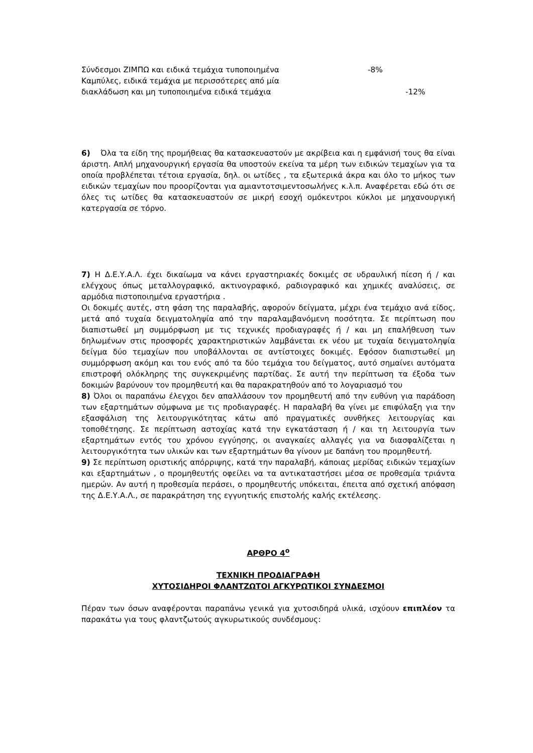Σύνδεσμοι ΖΙΜΠΩ και ειδικά τεμάχια τυποποιημένα -8%
Καμπύλες, ειδικά τεμάχια με περισσότερες από μία
διακλάδωση και μη τυποποιημένα ειδικά τεμάχια -12%
6) Όλα τα είδη της προμήθειας θα κατασκευαστούν με ακρίβεια και η εμφάνισή τους θα είναι άριστη. Απλή μηχανουργική εργασία θα υποστούν εκείνα τα μέρη των ειδικών τεμαχίων για τα οποία προβλέπεται τέτοια εργασία, δηλ. οι ωτίδες , τα εξωτερικά άκρα και όλο το μήκος των ειδικών τεμαχίων που προορίζονται για αμιαντοτσιμεντοσωλήνες κ.λ.π. Αναφέρεται εδώ ότι σε όλες τις ωτίδες θα κατασκευαστούν σε μικρή εσοχή ομόκεντροι κύκλοι με μηχανουργική κατεργασία σε τόρνο.
7) Η Δ.Ε.Υ.Α.Λ. έχει δικαίωμα να κάνει εργαστηριακές δοκιμές σε υδραυλική πίεση ή / και ελέγχους όπως μεταλλογραφικό, ακτινογραφικό, ραδιογραφικό και χημικές αναλύσεις, σε αρμόδια πιστοποιημένα εργαστήρια .
Οι δοκιμές αυτές, στη φάση της παραλαβής, αφορούν δείγματα, μέχρι ένα τεμάχιο ανά είδος, μετά από τυχαία δειγματοληψία από την παραλαμβανόμενη ποσότητα. Σε περίπτωση που διαπιστωθεί μη συμμόρφωση με τις τεχνικές προδιαγραφές ή / και μη επαλήθευση των δηλωμένων στις προσφορές χαρακτηριστικών λαμβάνεται εκ νέου με τυχαία δειγματοληψία δείγμα δύο τεμαχίων που υποβάλλονται σε αντίστοιχες δοκιμές. Εφόσον διαπιστωθεί μη συμμόρφωση ακόμη και του ενός από τα δύο τεμάχια του δείγματος, αυτό σημαίνει αυτόματα επιστροφή ολόκληρης της συγκεκριμένης παρτίδας. Σε αυτή την περίπτωση τα έξοδα των δοκιμών βαρύνουν τον προμηθευτή και θα παρακρατηθούν από το λογαριασμό του
8) Όλοι οι παραπάνω έλεγχοι δεν απαλλάσουν τον προμηθευτή από την ευθύνη για παράδοση των εξαρτημάτων σύμφωνα με τις προδιαγραφές. Η παραλαβή θα γίνει με επιφύλαξη για την εξασφάλιση της λειτουργικότητας κάτω από πραγματικές συνθήκες λειτουργίας και τοποθέτησης. Σε περίπτωση αστοχίας κατά την εγκατάσταση ή / και τη λειτουργία των εξαρτημάτων εντός του χρόνου εγγύησης, οι αναγκαίες αλλαγές για να διασφαλίζεται η λειτουργικότητα των υλικών και των εξαρτημάτων θα γίνουν με δαπάνη του προμηθευτή.
9) Σε περίπτωση οριστικής απόρριψης, κατά την παραλαβή, κάποιας μερίδας ειδικών τεμαχίων και εξαρτημάτων , ο προμηθευτής οφείλει να τα αντικαταστήσει μέσα σε προθεσμία τριάντα ημερών. Αν αυτή η προθεσμία περάσει, ο προμηθευτής υπόκειται, έπειτα από σχετική απόφαση της Δ.Ε.Υ.Α.Λ., σε παρακράτηση της εγγυητικής επιστολής καλής εκτέλεσης.
ΑΡΘΡΟ 4<sup>ο</sup>
ΤΕΧΝΙΚΗ ΠΡΟΔΙΑΓΡΑΦΗ
ΧΥΤΟΣΙΔΗΡΟΙ ΦΛΑΝΤΖΩΤΟΙ ΑΓΚΥΡΩΤΙΚΟΙ ΣΥΝΔΕΣΜΟΙ
Πέραν των όσων αναφέρονται παραπάνω γενικά για χυτοσιδηρά υλικά, ισχύουν επιπλέον τα παρακάτω για τους φλαντζωτούς αγκυρωτικούς συνδέσμους: